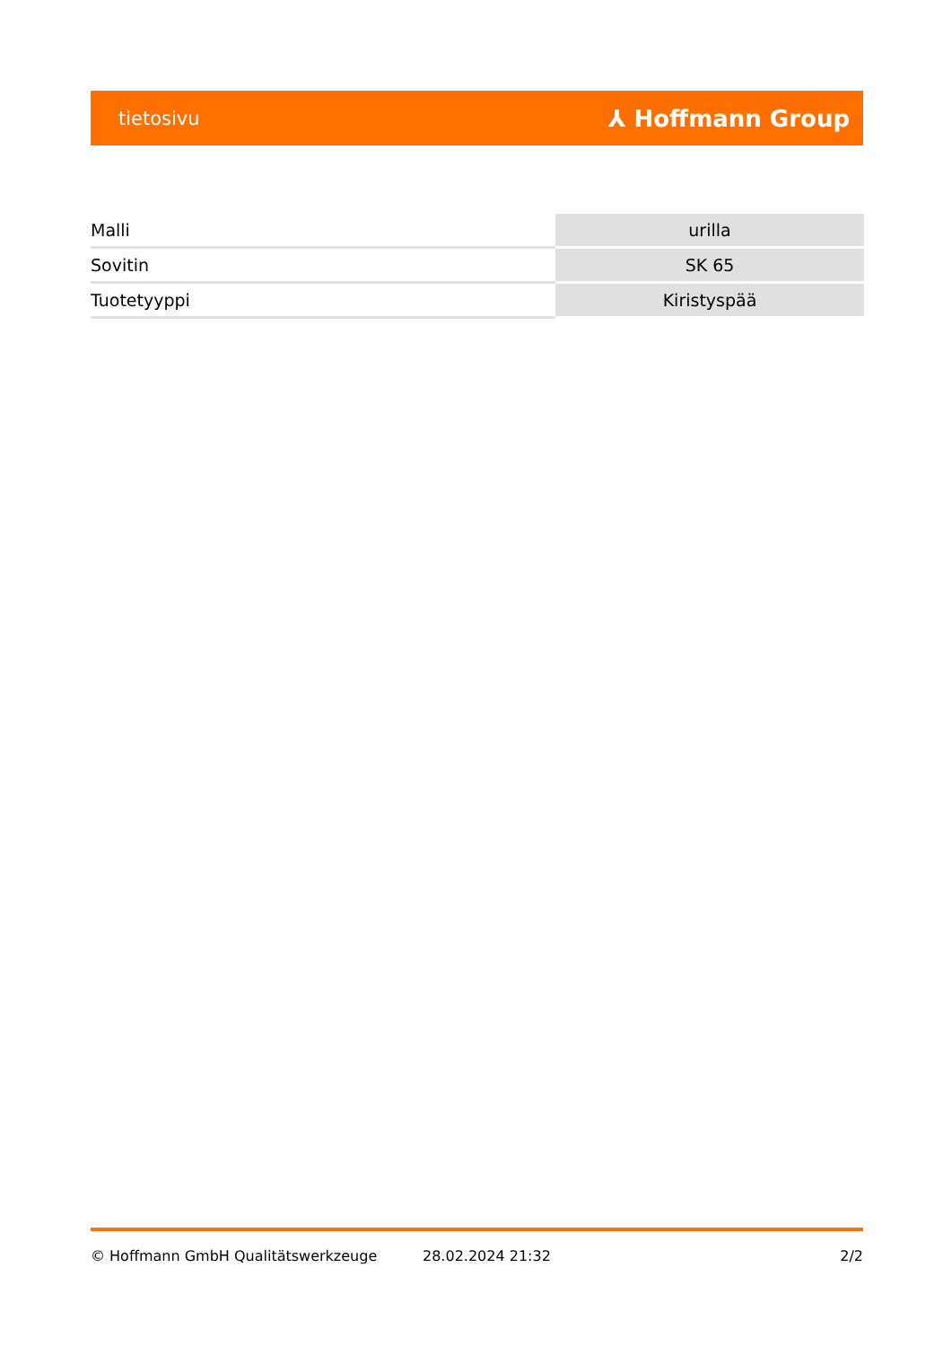tietosivu ⅄ Hoffmann Group
| Malli | urilla |
| Sovitin | SK 65 |
| Tuotetyyppi | Kiristyspää |
© Hoffmann GmbH Qualitätswerkzeuge 28.02.2024 21:32 2/2